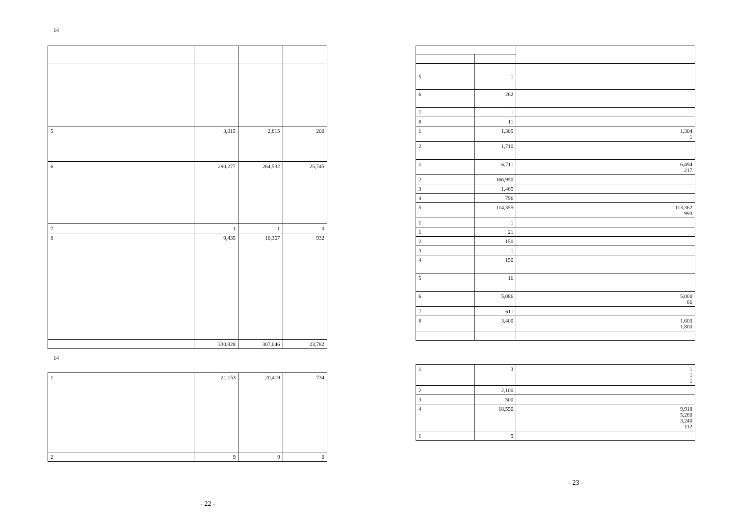14
| 5 | 3,015 | 2,815 | 200 |
| 6 | 290,277 | 264,532 | 25,745 |
| 7 | 1 | 1 | 0 |
| 8 | 9,435 | 10,367 | 932 |
| | 330,828 | 307,046 | 23,782 |
14
| 1 | 21,153 | 20,419 | 734 |
| 2 | 9 | 9 | 0 |
- 22 -
| 5 | 1 | |
| 6 | 262 | |
| 7 | 1 | |
| 8 | 11 | |
| 1 | 1,305 | 1,304 1 |
| 2 | 1,710 | |
| 1 | 6,711 | 6,494 217 |
| 2 | 166,950 | |
| 3 | 1,465 | |
| 4 | 796 | |
| 5 | 114,355 | 113,362 993 |
| 1 | 1 | |
| 1 | 21 | |
| 2 | 150 | |
| 3 | 1 | |
| 4 | 150 | |
| 5 | 16 | |
| 6 | 5,086 | 5,000 86 |
| 7 | 611 | |
| 8 | 3,400 | 1,600 1,800 |
| 1 | 3 | 1 1 1 |
| 2 | 2,100 | |
| 3 | 500 | |
| 4 | 18,550 | 9,918 5,280 3,240 112 |
| 1 | 9 | |
- 23 -